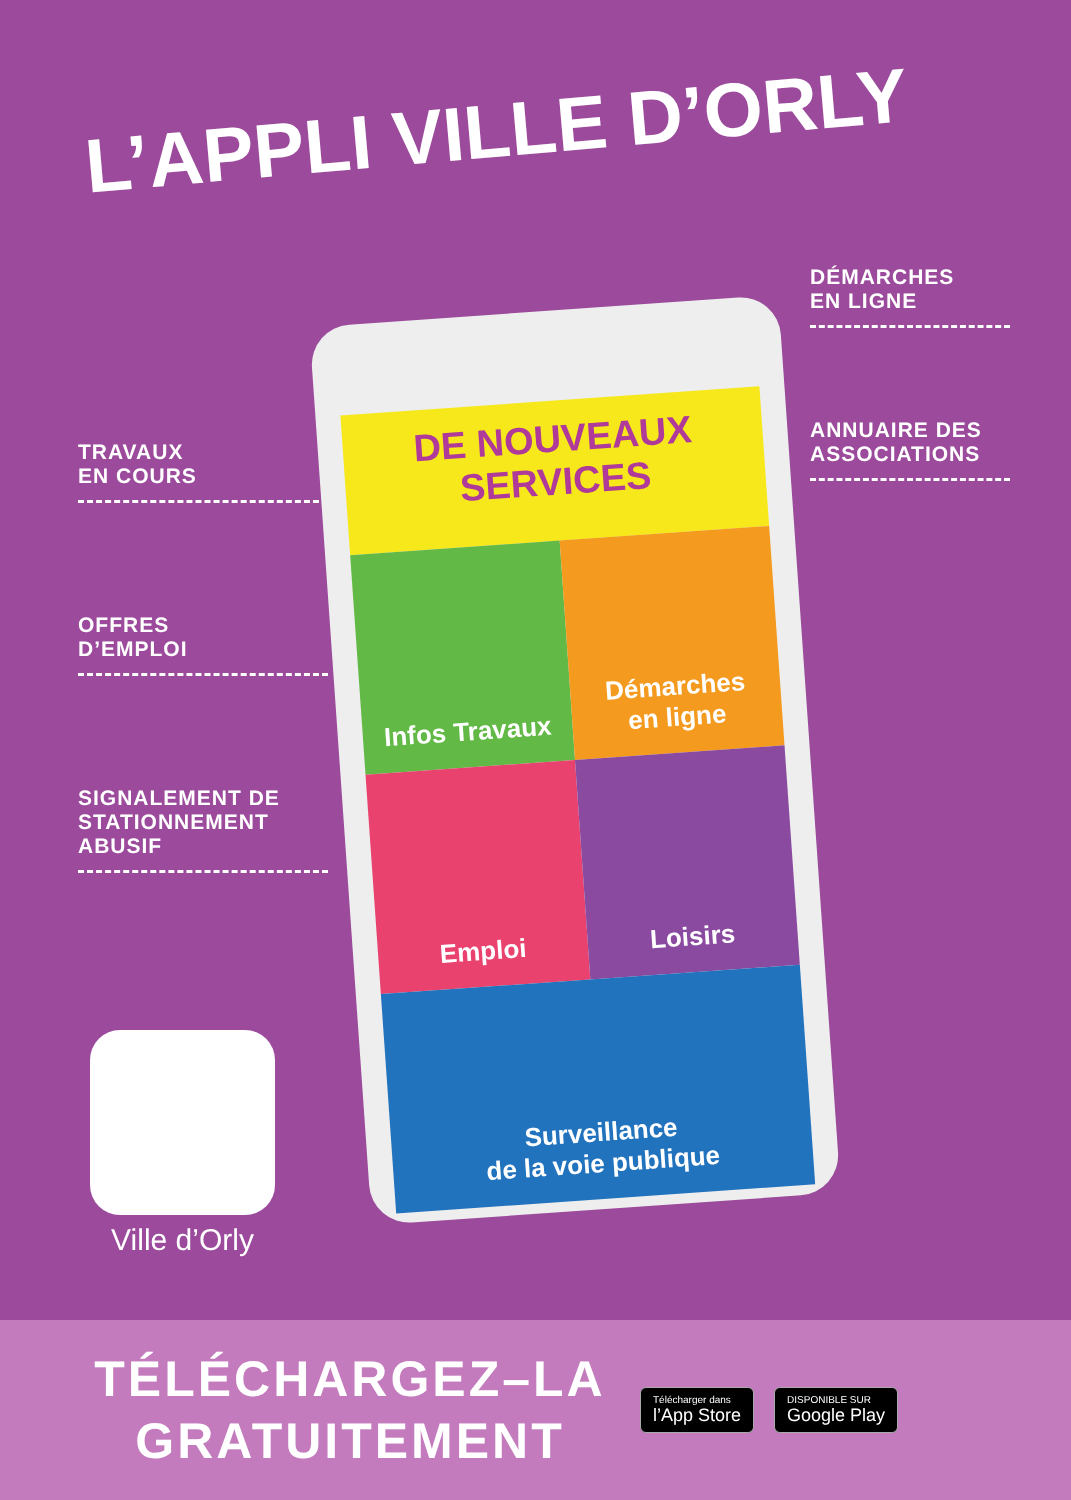L’APPLI VILLE D’ORLY
TRAVAUX
EN COURS
OFFRES
D’EMPLOI
SIGNALEMENT DE
STATIONNEMENT
ABUSIF
DÉMARCHES
EN LIGNE
ANNUAIRE DES
ASSOCIATIONS
DE NOUVEAUX SERVICES
Infos Travaux
Démarches
en ligne
Emploi
Loisirs
Surveillance
de la voie publique
Ville d’Orly
TÉLÉCHARGEZ–LA GRATUITEMENT
Télécharger dans
l’App Store
DISPONIBLE SUR
Google Play